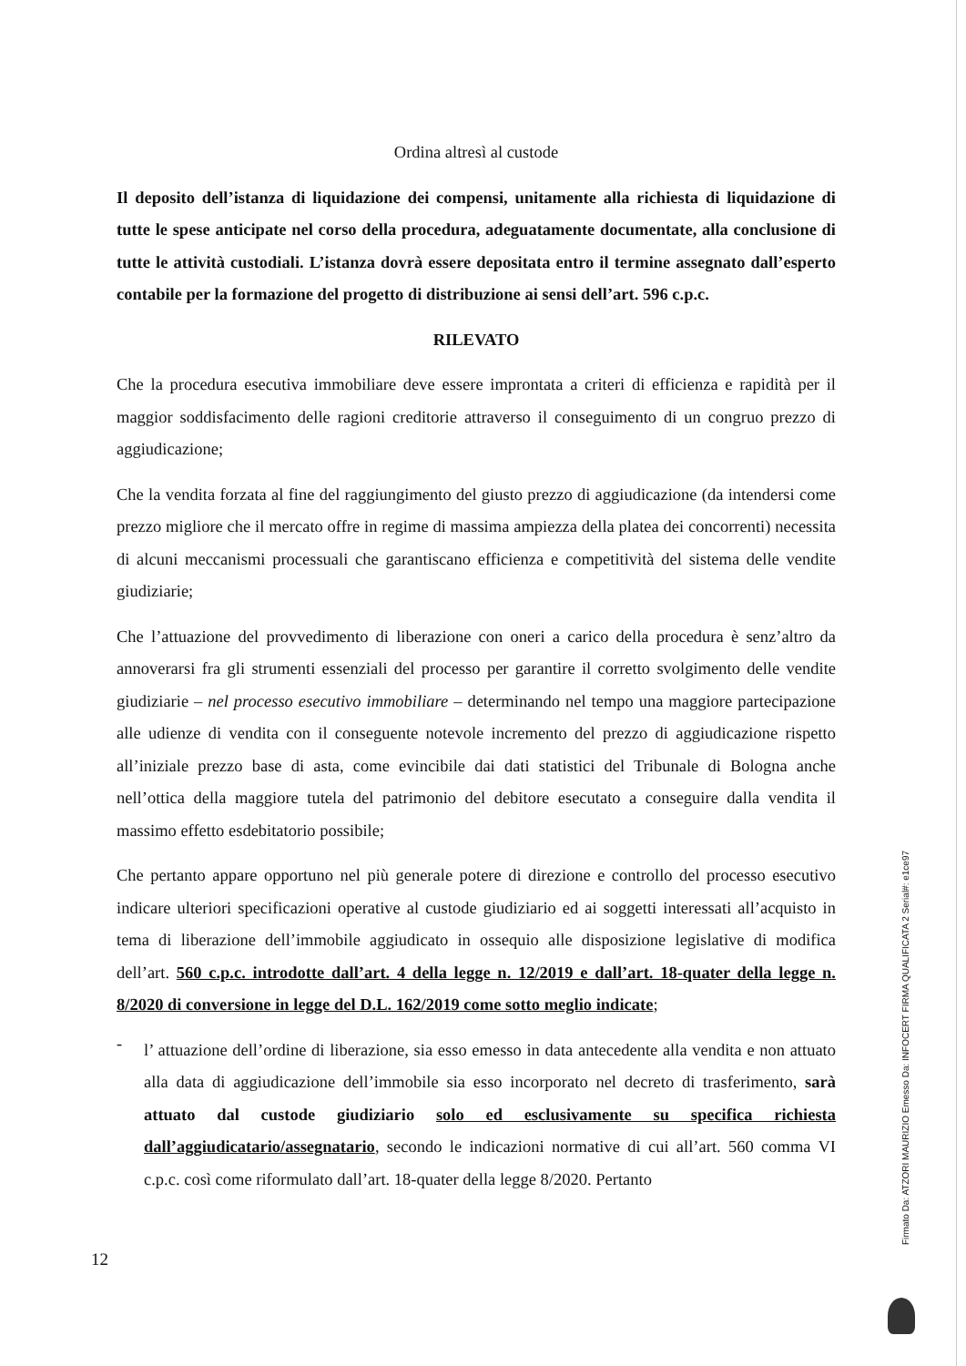Ordina altresì al custode
Il deposito dell’istanza di liquidazione dei compensi, unitamente alla richiesta di liquidazione di tutte le spese anticipate nel corso della procedura, adeguatamente documentate, alla conclusione di tutte le attività custodiali. L’istanza dovrà essere depositata entro il termine assegnato dall’esperto contabile per la formazione del progetto di distribuzione ai sensi dell’art. 596 c.p.c.
RILEVATO
Che la procedura esecutiva immobiliare deve essere improntata a criteri di efficienza e rapidità per il maggior soddisfacimento delle ragioni creditorie attraverso il conseguimento di un congruo prezzo di aggiudicazione;
Che la vendita forzata al fine del raggiungimento del giusto prezzo di aggiudicazione (da intendersi come prezzo migliore che il mercato offre in regime di massima ampiezza della platea dei concorrenti) necessita di alcuni meccanismi processuali che garantiscano efficienza e competitività del sistema delle vendite giudiziarie;
Che l’attuazione del provvedimento di liberazione con oneri a carico della procedura è senz’altro da annoverarsi fra gli strumenti essenziali del processo per garantire il corretto svolgimento delle vendite giudiziarie – nel processo esecutivo immobiliare – determinando nel tempo una maggiore partecipazione alle udienze di vendita con il conseguente notevole incremento del prezzo di aggiudicazione rispetto all’iniziale prezzo base di asta, come evincibile dai dati statistici del Tribunale di Bologna anche nell’ottica della maggiore tutela del patrimonio del debitore esecutato a conseguire dalla vendita il massimo effetto esdebitatorio possibile;
Che pertanto appare opportuno nel più generale potere di direzione e controllo del processo esecutivo indicare ulteriori specificazioni operative al custode giudiziario ed ai soggetti interessati all’acquisto in tema di liberazione dell’immobile aggiudicato in ossequio alle disposizione legislative di modifica dell’art. 560 c.p.c. introdotte dall’art. 4 della legge n. 12/2019 e dall’art. 18-quater della legge n. 8/2020 di conversione in legge del D.L. 162/2019 come sotto meglio indicate;
-
l’ attuazione dell’ordine di liberazione, sia esso emesso in data antecedente alla vendita e non attuato alla data di aggiudicazione dell’immobile sia esso incorporato nel decreto di trasferimento, sarà attuato dal custode giudiziario solo ed esclusivamente su specifica richiesta dall’aggiudicatario/assegnatario, secondo le indicazioni normative di cui all’art. 560 comma VI c.p.c. così come riformulato dall’art. 18-quater della legge 8/2020. Pertanto
12
Firmato Da: ATZORI MAURIZIO Emesso Da: INFOCERT FIRMA QUALIFICATA 2 Serial#: e1ce97